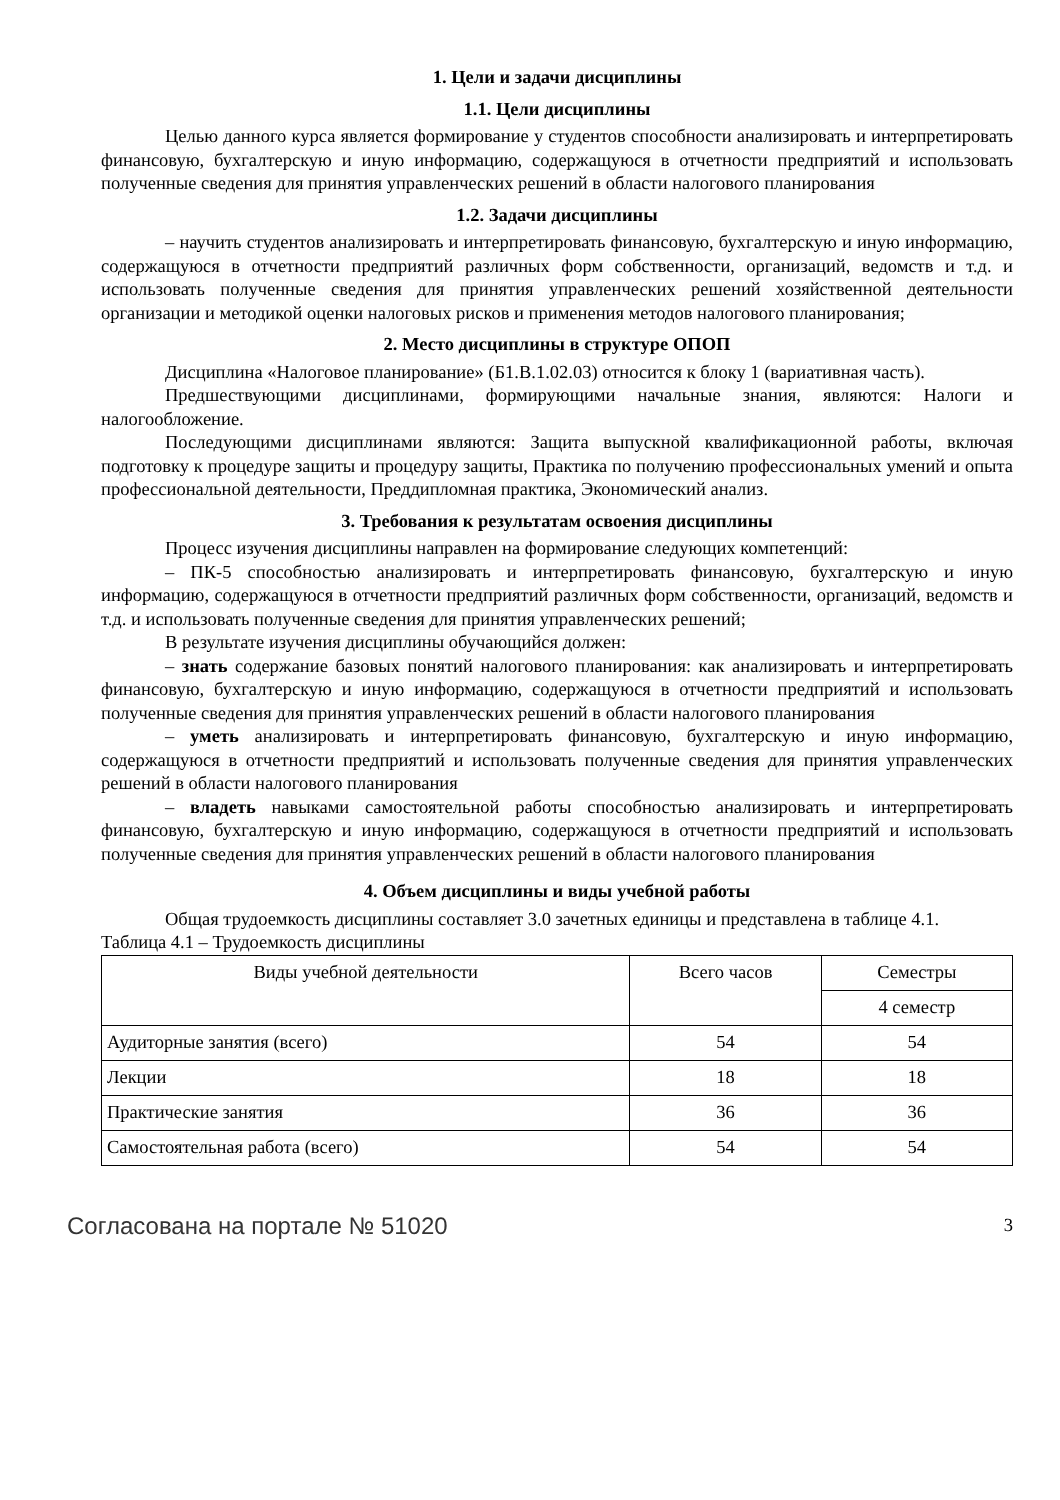1. Цели и задачи дисциплины
1.1. Цели дисциплины
Целью данного курса является формирование у студентов способности анализировать и интерпретировать финансовую, бухгалтерскую и иную информацию, содержащуюся в отчетности предприятий и использовать полученные сведения для принятия управленческих решений в области налогового планирования
1.2. Задачи дисциплины
– научить студентов анализировать и интерпретировать финансовую, бухгалтерскую и иную информацию, содержащуюся в отчетности предприятий различных форм собственности, организаций, ведомств и т.д. и использовать полученные сведения для принятия управленческих решений хозяйственной деятельности организации и методикой оценки налоговых рисков и применения методов налогового планирования;
2. Место дисциплины в структуре ОПОП
Дисциплина «Налоговое планирование» (Б1.В.1.02.03) относится к блоку 1 (вариативная часть).
Предшествующими дисциплинами, формирующими начальные знания, являются: Налоги и налогообложение.
Последующими дисциплинами являются: Защита выпускной квалификационной работы, включая подготовку к процедуре защиты и процедуру защиты, Практика по получению профессиональных умений и опыта профессиональной деятельности, Преддипломная практика, Экономический анализ.
3. Требования к результатам освоения дисциплины
Процесс изучения дисциплины направлен на формирование следующих компетенций:
– ПК-5 способностью анализировать и интерпретировать финансовую, бухгалтерскую и иную информацию, содержащуюся в отчетности предприятий различных форм собственности, организаций, ведомств и т.д. и использовать полученные сведения для принятия управленческих решений;
В результате изучения дисциплины обучающийся должен:
– знать содержание базовых понятий налогового планирования: как анализировать и интерпретировать финансовую, бухгалтерскую и иную информацию, содержащуюся в отчетности предприятий и использовать полученные сведения для принятия управленческих решений в области налогового планирования
– уметь анализировать и интерпретировать финансовую, бухгалтерскую и иную информацию, содержащуюся в отчетности предприятий и использовать полученные сведения для принятия управленческих решений в области налогового планирования
– владеть навыками самостоятельной работы способностью анализировать и интерпретировать финансовую, бухгалтерскую и иную информацию, содержащуюся в отчетности предприятий и использовать полученные сведения для принятия управленческих решений в области налогового планирования
4. Объем дисциплины и виды учебной работы
Общая трудоемкость дисциплины составляет 3.0 зачетных единицы и представлена в таблице 4.1.
Таблица 4.1 – Трудоемкость дисциплины
| Виды учебной деятельности | Всего часов | Семестры |
| | | 4 семестр |
| Аудиторные занятия (всего) | 54 | 54 |
| Лекции | 18 | 18 |
| Практические занятия | 36 | 36 |
| Самостоятельная работа (всего) | 54 | 54 |
Согласована на портале № 51020 3